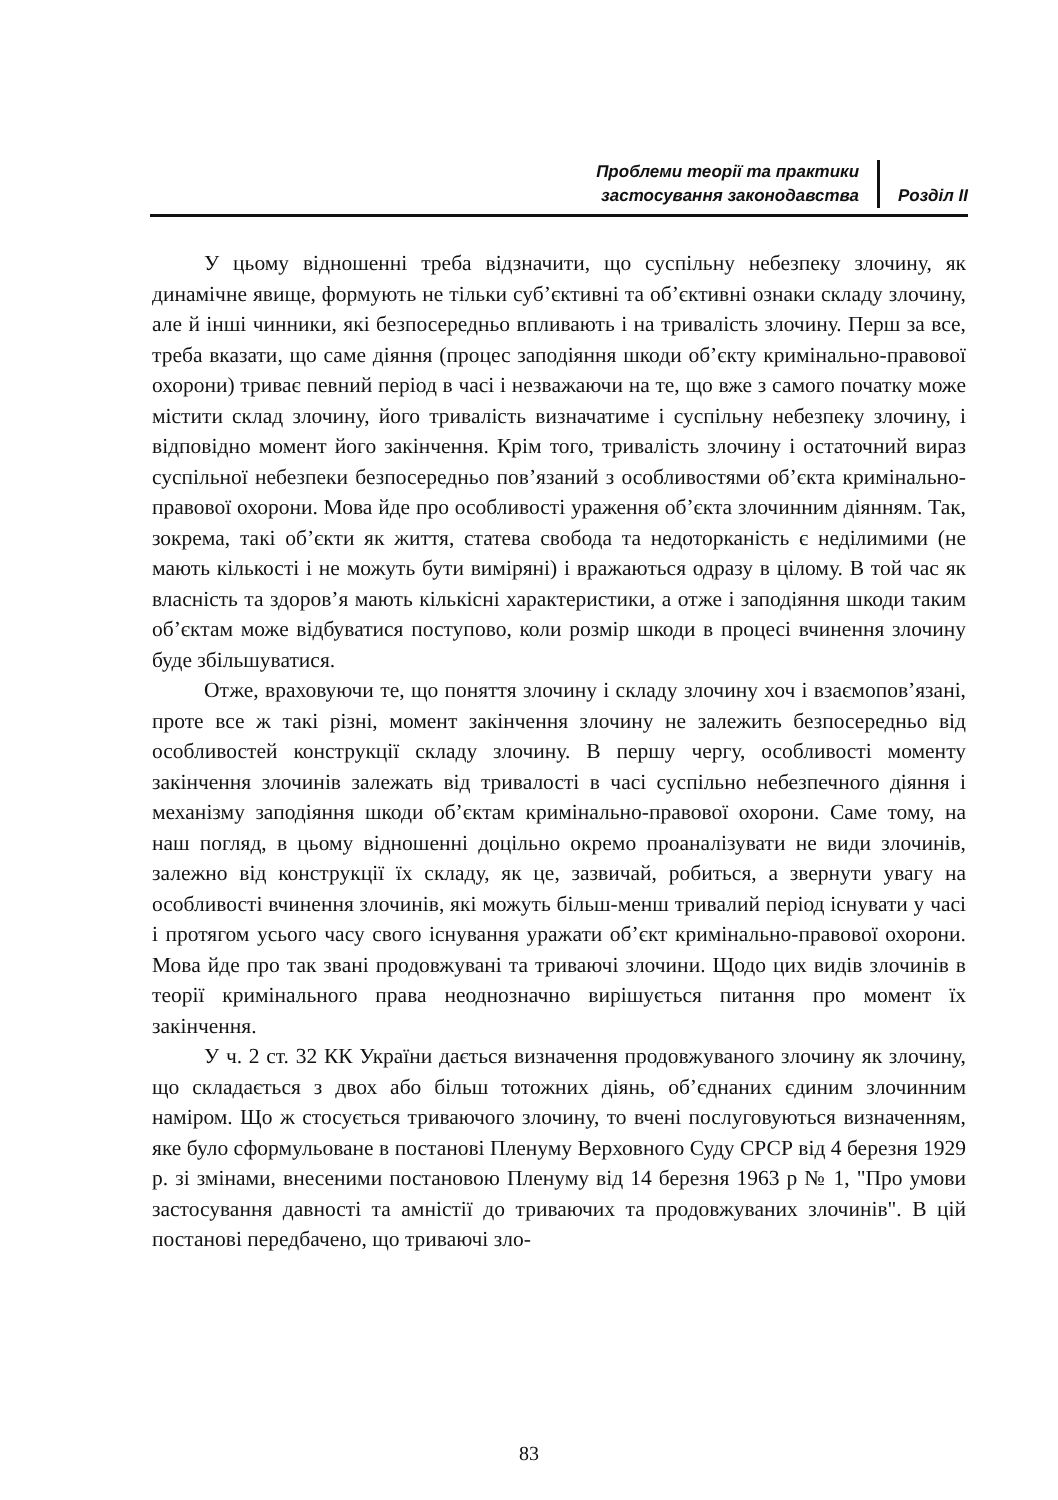Проблеми теорії та практики
застосування законодавства
Розділ II
У цьому відношенні треба відзначити, що суспільну небезпеку злочину, як динамічне явище, формують не тільки суб’єктивні та об’єктивні ознаки складу злочину, але й інші чинники, які безпосередньо впливають і на тривалість злочину. Перш за все, треба вказати, що саме діяння (процес заподіяння шкоди об’єкту кримінально-правової охорони) триває певний період в часі і незважаючи на те, що вже з самого початку може містити склад злочину, його тривалість визначатиме і суспільну небезпеку злочину, і відповідно момент його закінчення. Крім того, тривалість злочину і остаточний вираз суспільної небезпеки безпосередньо пов’язаний з особливостями об’єкта кримінально-правової охорони. Мова йде про особливості ураження об’єкта злочинним діянням. Так, зокрема, такі об’єкти як життя, статева свобода та недоторканість є неділимими (не мають кількості і не можуть бути виміряні) і вражаються одразу в цілому. В той час як власність та здоров’я мають кількісні характеристики, а отже і заподіяння шкоди таким об’єктам може відбуватися поступово, коли розмір шкоди в процесі вчинення злочину буде збільшуватися.
Отже, враховуючи те, що поняття злочину і складу злочину хоч і взаємопов’язані, проте все ж такі різні, момент закінчення злочину не залежить безпосередньо від особливостей конструкції складу злочину. В першу чергу, особливості моменту закінчення злочинів залежать від тривалості в часі суспільно небезпечного діяння і механізму заподіяння шкоди об’єктам кримінально-правової охорони. Саме тому, на наш погляд, в цьому відношенні доцільно окремо проаналізувати не види злочинів, залежно від конструкції їх складу, як це, зазвичай, робиться, а звернути увагу на особливості вчинення злочинів, які можуть більш-менш тривалий період існувати у часі і протягом усього часу свого існування уражати об’єкт кримінально-правової охорони. Мова йде про так звані продовжувані та триваючі злочини. Щодо цих видів злочинів в теорії кримінального права неоднозначно вирішується питання про момент їх закінчення.
У ч. 2 ст. 32 КК України дається визначення продовжуваного злочину як злочину, що складається з двох або більш тотожних діянь, об’єднаних єдиним злочинним наміром. Що ж стосується триваючого злочину, то вчені послуговуються визначенням, яке було сформульоване в постанові Пленуму Верховного Суду СРСР від 4 березня 1929 р. зі змінами, внесеними постановою Пленуму від 14 березня 1963 р № 1, "Про умови застосування давності та амністії до триваючих та продовжуваних злочинів". В цій постанові передбачено, що триваючі зло-
83